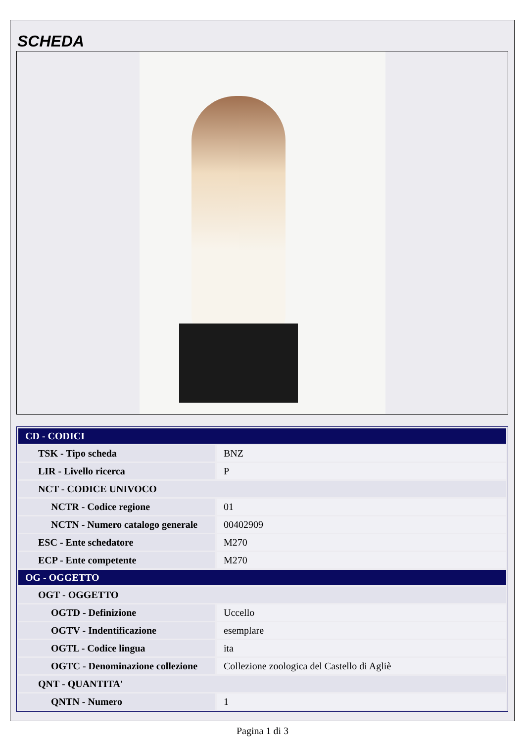SCHEDA
| CD - CODICI | |
| --- | --- |
| TSK - Tipo scheda | BNZ |
| LIR - Livello ricerca | P |
| NCT - CODICE UNIVOCO | |
| NCTR - Codice regione | 01 |
| NCTN - Numero catalogo generale | 00402909 |
| ESC - Ente schedatore | M270 |
| ECP - Ente competente | M270 |
| OG - OGGETTO | |
| OGT - OGGETTO | |
| OGTD - Definizione | Uccello |
| OGTV - Indentificazione | esemplare |
| OGTL - Codice lingua | ita |
| OGTC - Denominazione collezione | Collezione zoologica del Castello di Agliè |
| QNT - QUANTITA' | |
| QNTN - Numero | 1 |
Pagina 1 di 3